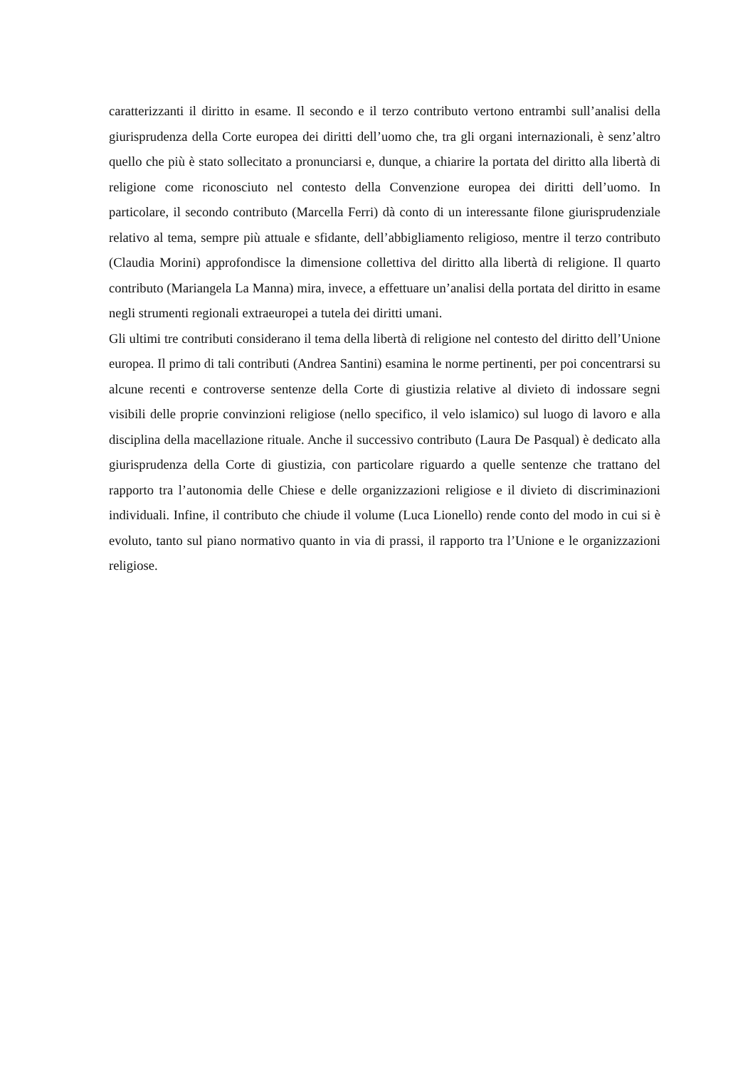caratterizzanti il diritto in esame. Il secondo e il terzo contributo vertono entrambi sull’analisi della giurisprudenza della Corte europea dei diritti dell’uomo che, tra gli organi internazionali, è senz’altro quello che più è stato sollecitato a pronunciarsi e, dunque, a chiarire la portata del diritto alla libertà di religione come riconosciuto nel contesto della Convenzione europea dei diritti dell’uomo. In particolare, il secondo contributo (Marcella Ferri) dà conto di un interessante filone giurisprudenziale relativo al tema, sempre più attuale e sfidante, dell’abbigliamento religioso, mentre il terzo contributo (Claudia Morini) approfondisce la dimensione collettiva del diritto alla libertà di religione. Il quarto contributo (Mariangela La Manna) mira, invece, a effettuare un’analisi della portata del diritto in esame negli strumenti regionali extraeuropei a tutela dei diritti umani.
Gli ultimi tre contributi considerano il tema della libertà di religione nel contesto del diritto dell’Unione europea. Il primo di tali contributi (Andrea Santini) esamina le norme pertinenti, per poi concentrarsi su alcune recenti e controverse sentenze della Corte di giustizia relative al divieto di indossare segni visibili delle proprie convinzioni religiose (nello specifico, il velo islamico) sul luogo di lavoro e alla disciplina della macellazione rituale. Anche il successivo contributo (Laura De Pasqual) è dedicato alla giurisprudenza della Corte di giustizia, con particolare riguardo a quelle sentenze che trattano del rapporto tra l’autonomia delle Chiese e delle organizzazioni religiose e il divieto di discriminazioni individuali. Infine, il contributo che chiude il volume (Luca Lionello) rende conto del modo in cui si è evoluto, tanto sul piano normativo quanto in via di prassi, il rapporto tra l’Unione e le organizzazioni religiose.